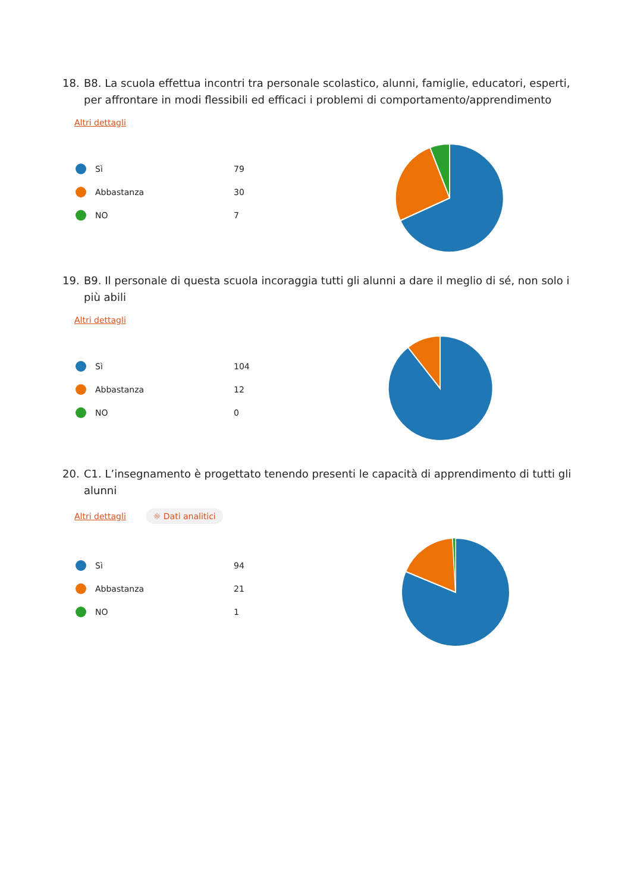18. B8. La scuola effettua incontri tra personale scolastico, alunni, famiglie, educatori, esperti, per affrontare in modi flessibili ed efficaci i problemi di comportamento/apprendimento
Altri dettagli
Sì 79
Abbastanza 30
NO 7
19. B9. Il personale di questa scuola incoraggia tutti gli alunni a dare il meglio di sé, non solo i più abili
Altri dettagli
Sì 104
Abbastanza 12
NO 0
20. C1. L’insegnamento è progettato tenendo presenti le capacità di apprendimento di tutti gli alunni
Altri dettagli ☼ Dati analitici
Sì 94
Abbastanza 21
NO 1